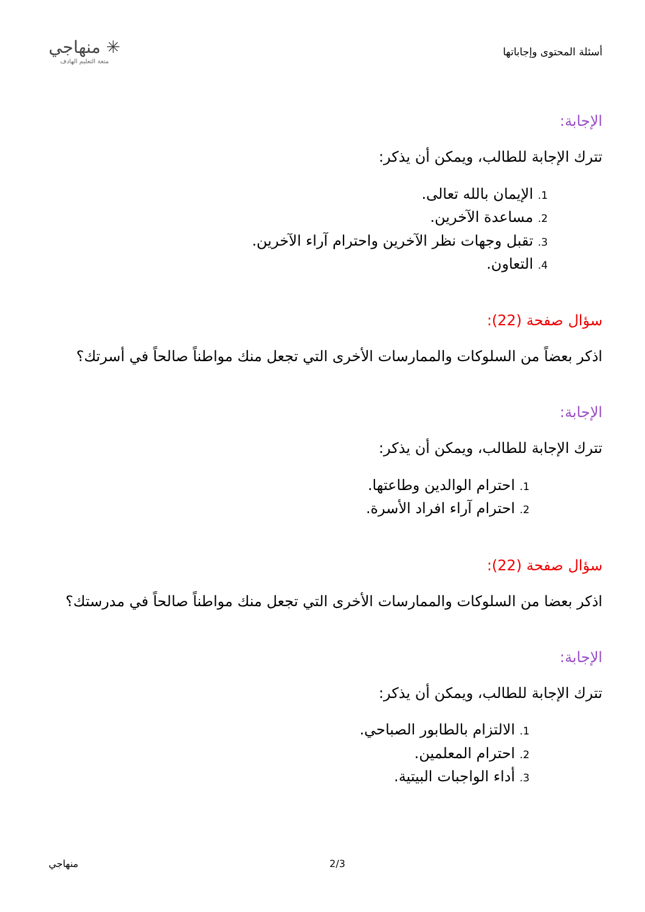أسئلة المحتوى وإجاباتها
✳ منهاجي
متعة التعليم الهادف
الإجابة:
تترك الإجابة للطالب، ويمكن أن يذكر:
1. الإيمان بالله تعالى.
2. مساعدة الآخرين.
3. تقبل وجهات نظر الآخرين واحترام آراء الآخرين.
4. التعاون.
سؤال صفحة (22):
اذكر بعضاً من السلوكات والممارسات الأخرى التي تجعل منك مواطناً صالحاً في أسرتك؟
الإجابة:
تترك الإجابة للطالب، ويمكن أن يذكر:
1. احترام الوالدين وطاعتها.
2. احترام آراء افراد الأسرة.
سؤال صفحة (22):
اذكر بعضا من السلوكات والممارسات الأخرى التي تجعل منك مواطناً صالحاً في مدرستك؟
الإجابة:
تترك الإجابة للطالب، ويمكن أن يذكر:
1. الالتزام بالطابور الصباحي.
2. احترام المعلمين.
3. أداء الواجبات البيتية.
2/3 منهاجي